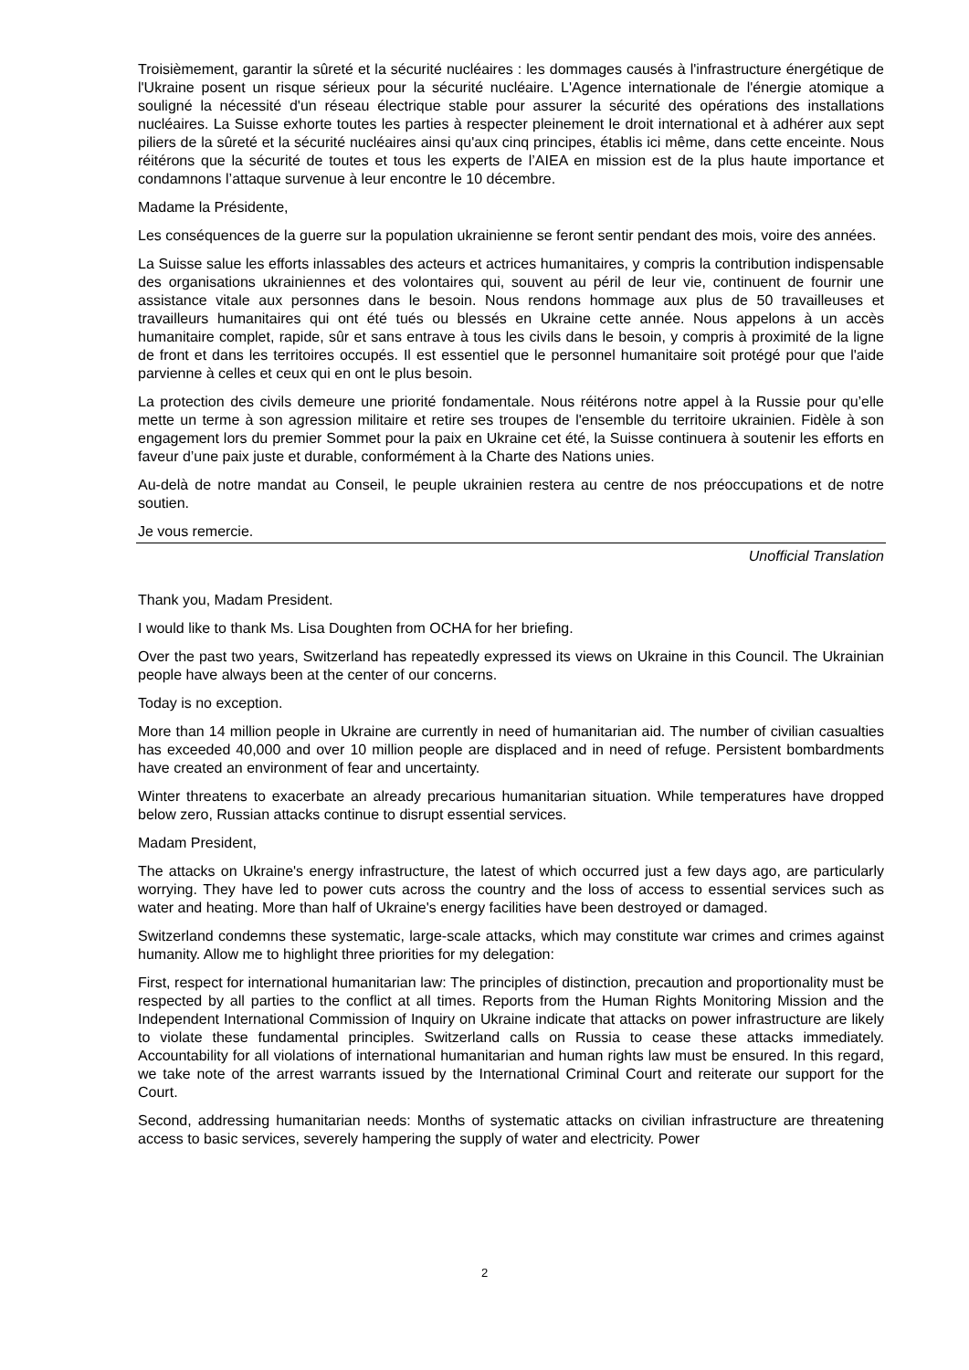Troisièmement, garantir la sûreté et la sécurité nucléaires : les dommages causés à l'infrastructure énergétique de l'Ukraine posent un risque sérieux pour la sécurité nucléaire. L'Agence internationale de l'énergie atomique a souligné la nécessité d'un réseau électrique stable pour assurer la sécurité des opérations des installations nucléaires. La Suisse exhorte toutes les parties à respecter pleinement le droit international et à adhérer aux sept piliers de la sûreté et la sécurité nucléaires ainsi qu'aux cinq principes, établis ici même, dans cette enceinte. Nous réitérons que la sécurité de toutes et tous les experts de l’AIEA en mission est de la plus haute importance et condamnons l’attaque survenue à leur encontre le 10 décembre.
Madame la Présidente,
Les conséquences de la guerre sur la population ukrainienne se feront sentir pendant des mois, voire des années.
La Suisse salue les efforts inlassables des acteurs et actrices humanitaires, y compris la contribution indispensable des organisations ukrainiennes et des volontaires qui, souvent au péril de leur vie, continuent de fournir une assistance vitale aux personnes dans le besoin. Nous rendons hommage aux plus de 50 travailleuses et travailleurs humanitaires qui ont été tués ou blessés en Ukraine cette année. Nous appelons à un accès humanitaire complet, rapide, sûr et sans entrave à tous les civils dans le besoin, y compris à proximité de la ligne de front et dans les territoires occupés. Il est essentiel que le personnel humanitaire soit protégé pour que l'aide parvienne à celles et ceux qui en ont le plus besoin.
La protection des civils demeure une priorité fondamentale. Nous réitérons notre appel à la Russie pour qu’elle mette un terme à son agression militaire et retire ses troupes de l'ensemble du territoire ukrainien. Fidèle à son engagement lors du premier Sommet pour la paix en Ukraine cet été, la Suisse continuera à soutenir les efforts en faveur d’une paix juste et durable, conformément à la Charte des Nations unies.
Au-delà de notre mandat au Conseil, le peuple ukrainien restera au centre de nos préoccupations et de notre soutien.
Je vous remercie.
Unofficial Translation
Thank you, Madam President.
I would like to thank Ms. Lisa Doughten from OCHA for her briefing.
Over the past two years, Switzerland has repeatedly expressed its views on Ukraine in this Council. The Ukrainian people have always been at the center of our concerns.
Today is no exception.
More than 14 million people in Ukraine are currently in need of humanitarian aid. The number of civilian casualties has exceeded 40,000 and over 10 million people are displaced and in need of refuge. Persistent bombardments have created an environment of fear and uncertainty.
Winter threatens to exacerbate an already precarious humanitarian situation. While temperatures have dropped below zero, Russian attacks continue to disrupt essential services.
Madam President,
The attacks on Ukraine's energy infrastructure, the latest of which occurred just a few days ago, are particularly worrying. They have led to power cuts across the country and the loss of access to essential services such as water and heating. More than half of Ukraine's energy facilities have been destroyed or damaged.
Switzerland condemns these systematic, large-scale attacks, which may constitute war crimes and crimes against humanity. Allow me to highlight three priorities for my delegation:
First, respect for international humanitarian law: The principles of distinction, precaution and proportionality must be respected by all parties to the conflict at all times. Reports from the Human Rights Monitoring Mission and the Independent International Commission of Inquiry on Ukraine indicate that attacks on power infrastructure are likely to violate these fundamental principles. Switzerland calls on Russia to cease these attacks immediately. Accountability for all violations of international humanitarian and human rights law must be ensured. In this regard, we take note of the arrest warrants issued by the International Criminal Court and reiterate our support for the Court.
Second, addressing humanitarian needs: Months of systematic attacks on civilian infrastructure are threatening access to basic services, severely hampering the supply of water and electricity. Power
2